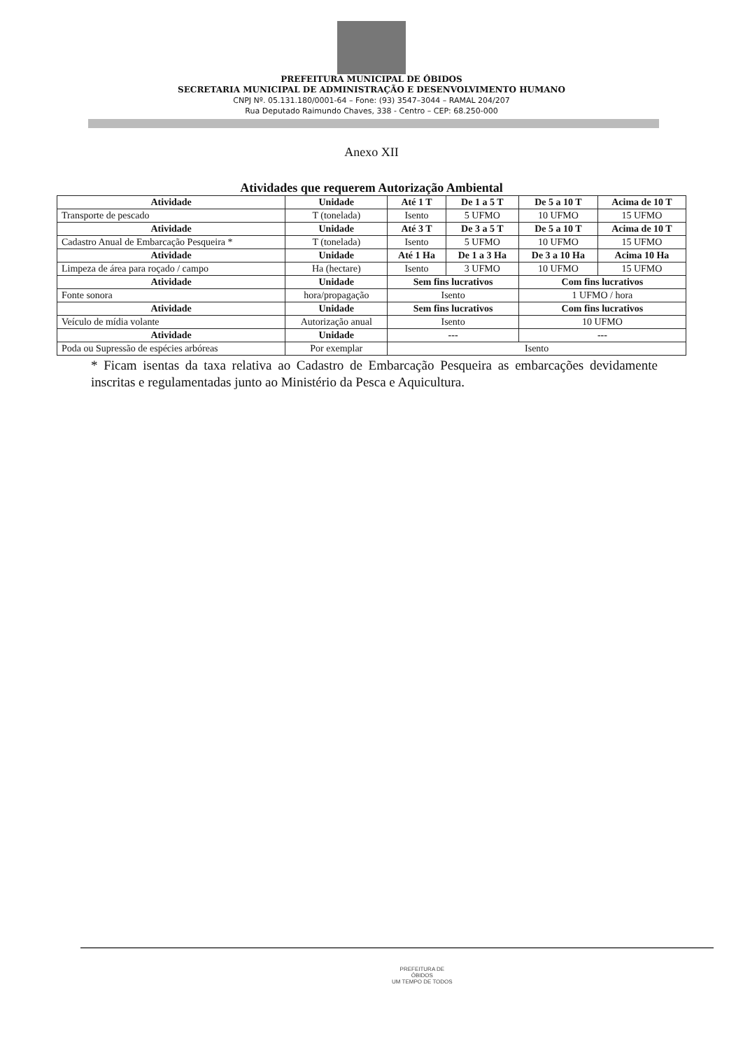PREFEITURA MUNICIPAL DE ÓBIDOS
SECRETARIA MUNICIPAL DE ADMINISTRAÇÃO E DESENVOLVIMENTO HUMANO
CNPJ Nº. 05.131.180/0001-64 – Fone: (93) 3547–3044 – RAMAL 204/207
Rua Deputado Raimundo Chaves, 338 - Centro – CEP: 68.250-000
Anexo XII
Atividades que requerem Autorização Ambiental
| Atividade | Unidade | Até 1 T | De 1 a 5 T | De 5 a 10 T | Acima de 10 T |
| --- | --- | --- | --- | --- | --- |
| Transporte de pescado | T (tonelada) | Isento | 5 UFMO | 10 UFMO | 15 UFMO |
| Atividade | Unidade | Até 3 T | De 3 a 5 T | De 5 a 10 T | Acima de 10 T |
| Cadastro Anual de Embarcação Pesqueira * | T (tonelada) | Isento | 5 UFMO | 10 UFMO | 15 UFMO |
| Atividade | Unidade | Até 1 Ha | De 1 a 3 Ha | De 3 a 10 Ha | Acima 10 Ha |
| Limpeza de área para roçado / campo | Ha (hectare) | Isento | 3 UFMO | 10 UFMO | 15 UFMO |
| Atividade | Unidade | Sem fins lucrativos | | Com fins lucrativos | |
| Fonte sonora | hora/propagação | Isento | | 1 UFMO / hora | |
| Atividade | Unidade | Sem fins lucrativos | | Com fins lucrativos | |
| Veículo de mídia volante | Autorização anual | Isento | | 10 UFMO | |
| Atividade | Unidade | --- | | --- | |
| Poda ou Supressão de espécies arbóreas | Por exemplar | Isento | | | |
* Ficam isentas da taxa relativa ao Cadastro de Embarcação Pesqueira as embarcações devidamente inscritas e regulamentadas junto ao Ministério da Pesca e Aquicultura.
PREFEITURA DE
ÓBIDOS
UM TEMPO DE TODOS